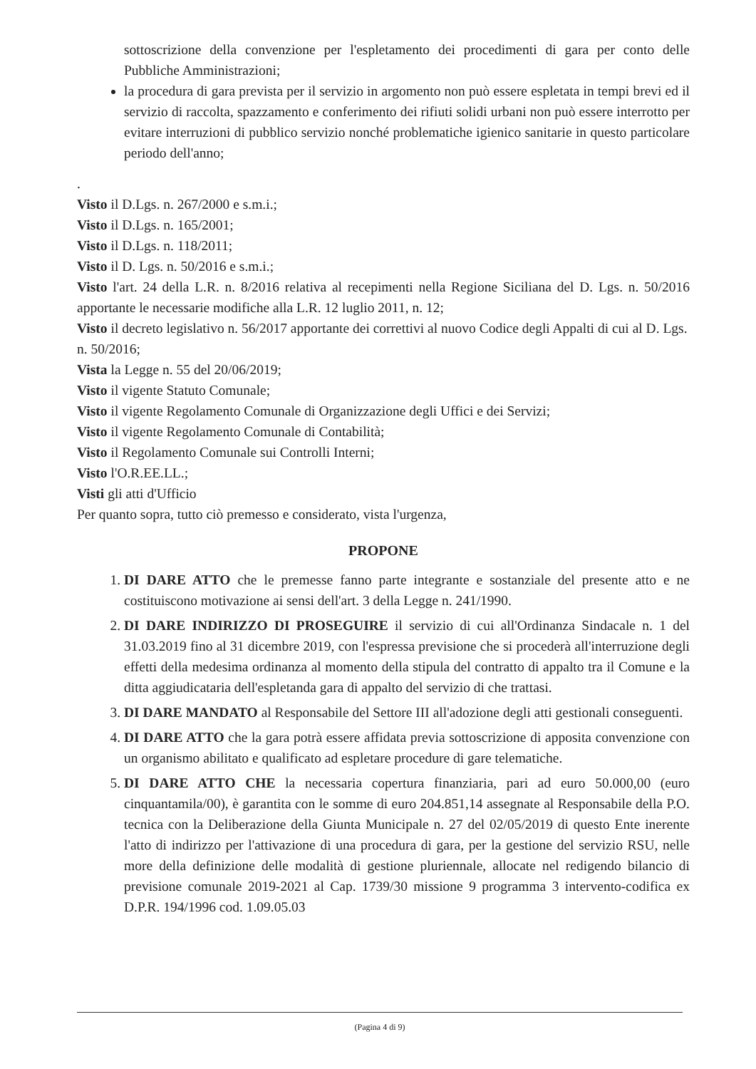sottoscrizione della convenzione per l'espletamento dei procedimenti di gara per conto delle Pubbliche Amministrazioni;
la procedura di gara prevista per il servizio in argomento non può essere espletata in tempi brevi ed il servizio di raccolta, spazzamento e conferimento dei rifiuti solidi urbani non può essere interrotto per evitare interruzioni di pubblico servizio nonché problematiche igienico sanitarie in questo particolare periodo dell'anno;
.
Visto il D.Lgs. n. 267/2000 e s.m.i.;
Visto il D.Lgs. n. 165/2001;
Visto il D.Lgs. n. 118/2011;
Visto il D. Lgs. n. 50/2016 e s.m.i.;
Visto l'art. 24 della L.R. n. 8/2016 relativa al recepimenti nella Regione Siciliana del D. Lgs. n. 50/2016 apportante le necessarie modifiche alla L.R. 12 luglio 2011, n. 12;
Visto il decreto legislativo n. 56/2017 apportante dei correttivi al nuovo Codice degli Appalti di cui al D. Lgs. n. 50/2016;
Vista la Legge n. 55 del 20/06/2019;
Visto il vigente Statuto Comunale;
Visto il vigente Regolamento Comunale di Organizzazione degli Uffici e dei Servizi;
Visto il vigente Regolamento Comunale di Contabilità;
Visto il Regolamento Comunale sui Controlli Interni;
Visto l'O.R.EE.LL.;
Visti gli atti d'Ufficio
Per quanto sopra, tutto ciò premesso e considerato, vista l'urgenza,
PROPONE
1. DI DARE ATTO che le premesse fanno parte integrante e sostanziale del presente atto e ne costituiscono motivazione ai sensi dell'art. 3 della Legge n. 241/1990.
2. DI DARE INDIRIZZO DI PROSEGUIRE il servizio di cui all'Ordinanza Sindacale n. 1 del 31.03.2019 fino al 31 dicembre 2019, con l'espressa previsione che si procederà all'interruzione degli effetti della medesima ordinanza al momento della stipula del contratto di appalto tra il Comune e la ditta aggiudicataria dell'espletanda gara di appalto del servizio di che trattasi.
3. DI DARE MANDATO al Responsabile del Settore III all'adozione degli atti gestionali conseguenti.
4. DI DARE ATTO che la gara potrà essere affidata previa sottoscrizione di apposita convenzione con un organismo abilitato e qualificato ad espletare procedure di gare telematiche.
5. DI DARE ATTO CHE la necessaria copertura finanziaria, pari ad euro 50.000,00 (euro cinquantamila/00), è garantita con le somme di euro 204.851,14 assegnate al Responsabile della P.O. tecnica con la Deliberazione della Giunta Municipale n. 27 del 02/05/2019 di questo Ente inerente l'atto di indirizzo per l'attivazione di una procedura di gara, per la gestione del servizio RSU, nelle more della definizione delle modalità di gestione pluriennale, allocate nel redigendo bilancio di previsione comunale 2019-2021 al Cap. 1739/30 missione 9 programma 3 intervento-codifica ex D.P.R. 194/1996 cod. 1.09.05.03
(Pagina 4 di 9)